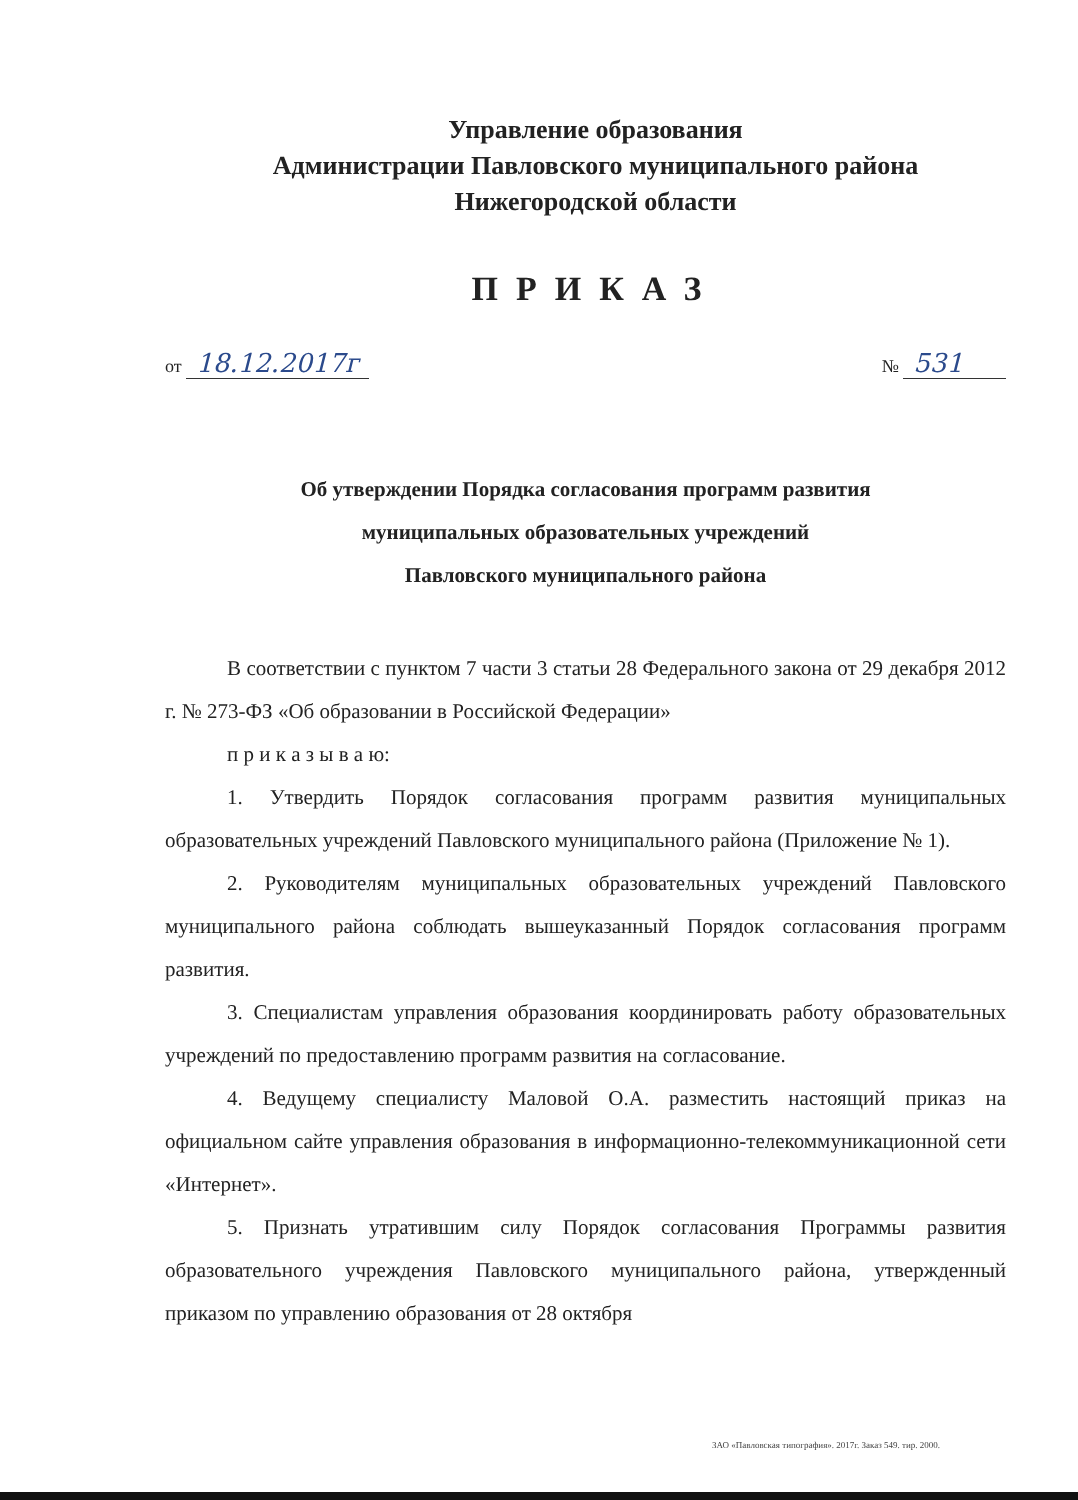Управление образования
Администрации Павловского муниципального района
Нижегородской области
ПРИКАЗ
от 18.12.2017г № 531
Об утверждении Порядка согласования программ развития
муниципальных образовательных учреждений
Павловского муниципального района
В соответствии с пунктом 7 части 3 статьи 28 Федерального закона от 29 декабря 2012 г. № 273-ФЗ «Об образовании в Российской Федерации»
п р и к а з ы в а ю:
1. Утвердить Порядок согласования программ развития муниципальных образовательных учреждений Павловского муниципального района (Приложение № 1).
2. Руководителям муниципальных образовательных учреждений Павловского муниципального района соблюдать вышеуказанный Порядок согласования программ развития.
3. Специалистам управления образования координировать работу образовательных учреждений по предоставлению программ развития на согласование.
4. Ведущему специалисту Маловой О.А. разместить настоящий приказ на официальном сайте управления образования в информационно-телекоммуникационной сети «Интернет».
5. Признать утратившим силу Порядок согласования Программы развития образовательного учреждения Павловского муниципального района, утвержденный приказом по управлению образования от 28 октября
ЗАО «Павловская типография». 2017г. Заказ 549. тир. 2000.